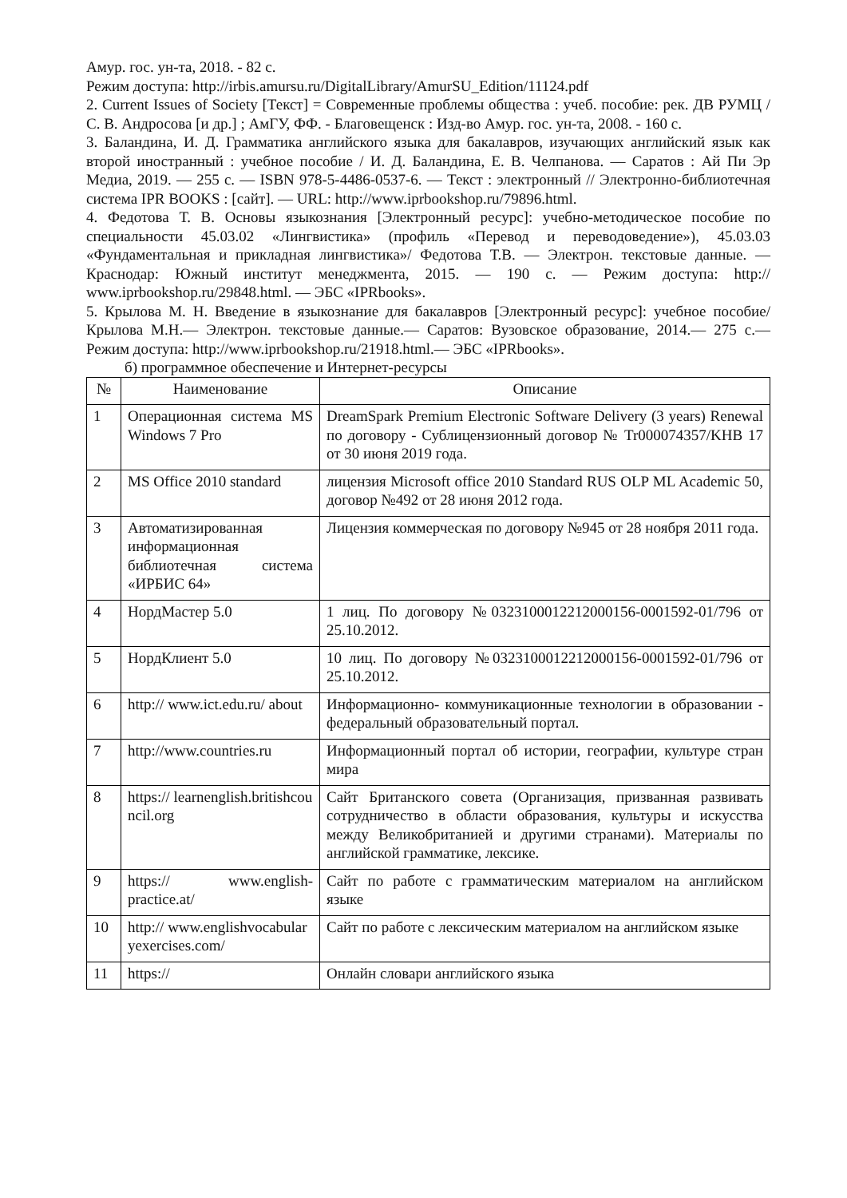Амур. гос. ун-та, 2018. - 82 с.
Режим доступа: http://irbis.amursu.ru/DigitalLibrary/AmurSU_Edition/11124.pdf
2. Current Issues of Society [Текст] = Современные проблемы общества : учеб. пособие: рек. ДВ РУМЦ / С. В. Андросова [и др.] ; АмГУ, ФФ. - Благовещенск : Изд-во Амур. гос. ун-та, 2008. - 160 с.
3. Баландина, И. Д. Грамматика английского языка для бакалавров, изучающих английский язык как второй иностранный : учебное пособие / И. Д. Баландина, Е. В. Челпанова. — Саратов : Ай Пи Эр Медиа, 2019. — 255 c. — ISBN 978-5-4486-0537-6. — Текст : электронный // Электронно-библиотечная система IPR BOOKS : [сайт]. — URL: http://www.iprbookshop.ru/79896.html.
4. Федотова Т. В. Основы языкознания [Электронный ресурс]: учебно-методическое пособие по специальности 45.03.02 «Лингвистика» (профиль «Перевод и переводоведение»), 45.03.03 «Фундаментальная и прикладная лингвистика»/ Федотова Т.В. — Электрон. текстовые данные. — Краснодар: Южный институт менеджмента, 2015. — 190 c. — Режим доступа: http:// www.iprbookshop.ru/29848.html. — ЭБС «IPRbooks».
5. Крылова М. Н. Введение в языкознание для бакалавров [Электронный ресурс]: учебное пособие/ Крылова М.Н.— Электрон. текстовые данные.— Саратов: Вузовское образование, 2014.— 275 c.— Режим доступа: http://www.iprbookshop.ru/21918.html.— ЭБС «IPRbooks».
б) программное обеспечение и Интернет-ресурсы
| № | Наименование | Описание |
| --- | --- | --- |
| 1 | Операционная система MS Windows 7 Pro | DreamSpark Premium Electronic Software Delivery (3 years) Renewal по договору - Сублицензионный договор № Tr000074357/KHB 17 от 30 июня 2019 года. |
| 2 | MS Office 2010 standard | лицензия Microsoft office 2010 Standard RUS OLP ML Academic 50, договор №492 от 28 июня 2012 года. |
| 3 | Автоматизированная информационная библиотечная система «ИРБИС 64» | Лицензия коммерческая по договору №945 от 28 ноября 2011 года. |
| 4 | НордМастер 5.0 | 1 лиц. По договору №0323100012212000156-0001592-01/796 от 25.10.2012. |
| 5 | НордКлиент 5.0 | 10 лиц. По договору №0323100012212000156-0001592-01/796 от 25.10.2012. |
| 6 | http:// www.ict.edu.ru/ about | Информационно- коммуникационные технологии в образовании - федеральный образовательный портал. |
| 7 | http://www.countries.ru | Информационный портал об истории, географии, культуре стран мира |
| 8 | https:// learnenglish.britishcouncil.org | Сайт Британского совета (Организация, призванная развивать сотрудничество в области образования, культуры и искусства между Великобританией и другими странами). Материалы по английской грамматике, лексике. |
| 9 | https:// www.english-practice.at/ | Сайт по работе с грамматическим материалом на английском языке |
| 10 | http:// www.englishvocabularyexercises.com/ | Сайт по работе с лексическим материалом на английском языке |
| 11 | https:// | Онлайн словари английского языка |